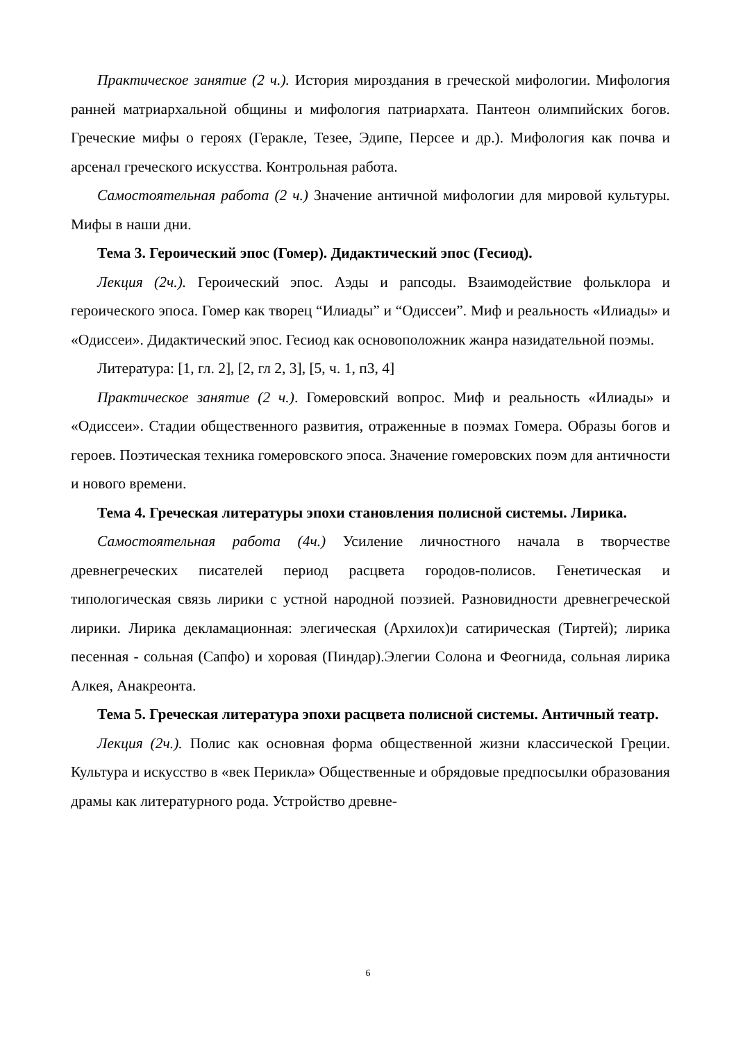Практическое занятие (2 ч.). История мироздания в греческой мифологии. Мифология ранней матриархальной общины и мифология патриархата. Пантеон олимпийских богов. Греческие мифы о героях (Геракле, Тезее, Эдипе, Персее и др.). Мифология как почва и арсенал греческого искусства. Контрольная работа.
Самостоятельная работа (2 ч.) Значение античной мифологии для мировой культуры. Мифы в наши дни.
Тема 3. Героический эпос (Гомер). Дидактический эпос (Гесиод).
Лекция (2ч.). Героический эпос. Аэды и рапсоды. Взаимодействие фольклора и героического эпоса. Гомер как творец “Илиады” и “Одиссеи”. Миф и реальность «Илиады» и «Одиссеи». Дидактический эпос. Гесиод как основоположник жанра назидательной поэмы.
Литература: [1, гл. 2], [2, гл 2, 3], [5, ч. 1, п3, 4]
Практическое занятие (2 ч.). Гомеровский вопрос. Миф и реальность «Илиады» и «Одиссеи». Стадии общественного развития, отраженные в поэмах Гомера. Образы богов и героев. Поэтическая техника гомеровского эпоса. Значение гомеровских поэм для античности и нового времени.
Тема 4. Греческая литературы эпохи становления полисной системы. Лирика.
Самостоятельная работа (4ч.) Усиление личностного начала в творчестве древнегреческих писателей период расцвета городов-полисов. Генетическая и типологическая связь лирики с устной народной поэзией. Разновидности древнегреческой лирики. Лирика декламационная: элегическая (Архилох)и сатирическая (Тиртей); лирика песенная - сольная (Сапфо) и хоровая (Пиндар).Элегии Солона и Феогнида, сольная лирика Алкея, Анакреонта.
Тема 5. Греческая литература эпохи расцвета полисной системы. Античный театр.
Лекция (2ч.). Полис как основная форма общественной жизни классической Греции. Культура и искусство в «век Перикла» Общественные и обрядовые предпосылки образования драмы как литературного рода. Устройство древне-
6